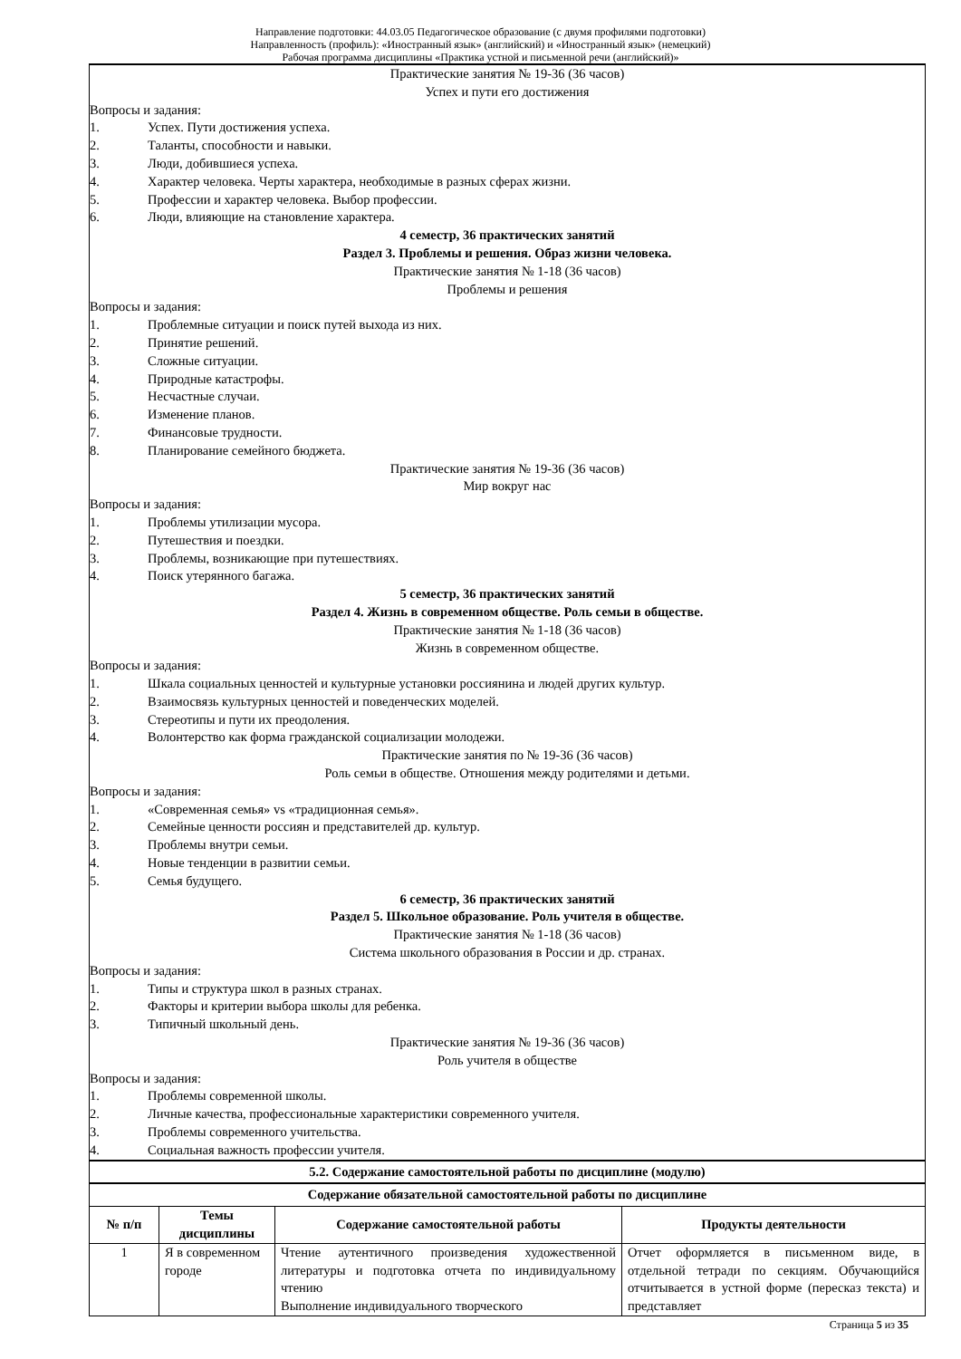Направление подготовки: 44.03.05 Педагогическое образование (с двумя профилями подготовки)
Направленность (профиль): «Иностранный язык» (английский) и «Иностранный язык» (немецкий)
Рабочая программа дисциплины «Практика устной и письменной речи (английский)»
Практические занятия № 19-36 (36 часов)
Успех и пути его достижения
Вопросы и задания:
1. Успех. Пути достижения успеха.
2. Таланты, способности и навыки.
3. Люди, добившиеся успеха.
4. Характер человека. Черты характера, необходимые в разных сферах жизни.
5. Профессии и характер человека. Выбор профессии.
6. Люди, влияющие на становление характера.
4 семестр, 36 практических занятий
Раздел 3. Проблемы и решения. Образ жизни человека.
Практические занятия № 1-18 (36 часов)
Проблемы и решения
Вопросы и задания:
1. Проблемные ситуации и поиск путей выхода из них.
2. Принятие решений.
3. Сложные ситуации.
4. Природные катастрофы.
5. Несчастные случаи.
6. Изменение планов.
7. Финансовые трудности.
8. Планирование семейного бюджета.
Практические занятия № 19-36 (36 часов)
Мир вокруг нас
Вопросы и задания:
1. Проблемы утилизации мусора.
2. Путешествия и поездки.
3. Проблемы, возникающие при путешествиях.
4. Поиск утерянного багажа.
5 семестр, 36 практических занятий
Раздел 4. Жизнь в современном обществе. Роль семьи в обществе.
Практические занятия № 1-18 (36 часов)
Жизнь в современном обществе.
Вопросы и задания:
1. Шкала социальных ценностей и культурные установки россиянина и людей других культур.
2. Взаимосвязь культурных ценностей и поведенческих моделей.
3. Стереотипы и пути их преодоления.
4. Волонтерство как форма гражданской социализации молодежи.
Практические занятия по № 19-36 (36 часов)
Роль семьи в обществе. Отношения между родителями и детьми.
Вопросы и задания:
1. «Современная семья» vs «традиционная семья».
2. Семейные ценности россиян и представителей др. культур.
3. Проблемы внутри семьи.
4. Новые тенденции в развитии семьи.
5. Семья будущего.
6 семестр, 36 практических занятий
Раздел 5. Школьное образование. Роль учителя в обществе.
Практические занятия № 1-18 (36 часов)
Система школьного образования в России и др. странах.
Вопросы и задания:
1. Типы и структура школ в разных странах.
2. Факторы и критерии выбора школы для ребенка.
3. Типичный школьный день.
Практические занятия № 19-36 (36 часов)
Роль учителя в обществе
Вопросы и задания:
1. Проблемы современной школы.
2. Личные качества, профессиональные характеристики современного учителя.
3. Проблемы современного учительства.
4. Социальная важность профессии учителя.
5.2. Содержание самостоятельной работы по дисциплине (модулю)
Содержание обязательной самостоятельной работы по дисциплине
| № п/п | Темы дисциплины | Содержание самостоятельной работы | Продукты деятельности |
| --- | --- | --- | --- |
| 1 | Я в современном городе | Чтение аутентичного произведения художественной литературы и подготовка отчета по индивидуальному чтению Выполнение индивидуального творческого | Отчет оформляется в письменном виде, в отдельной тетради по секциям. Обучающийся отчитывается в устной форме (пересказ текста) и представляет |
Страница 5 из 35